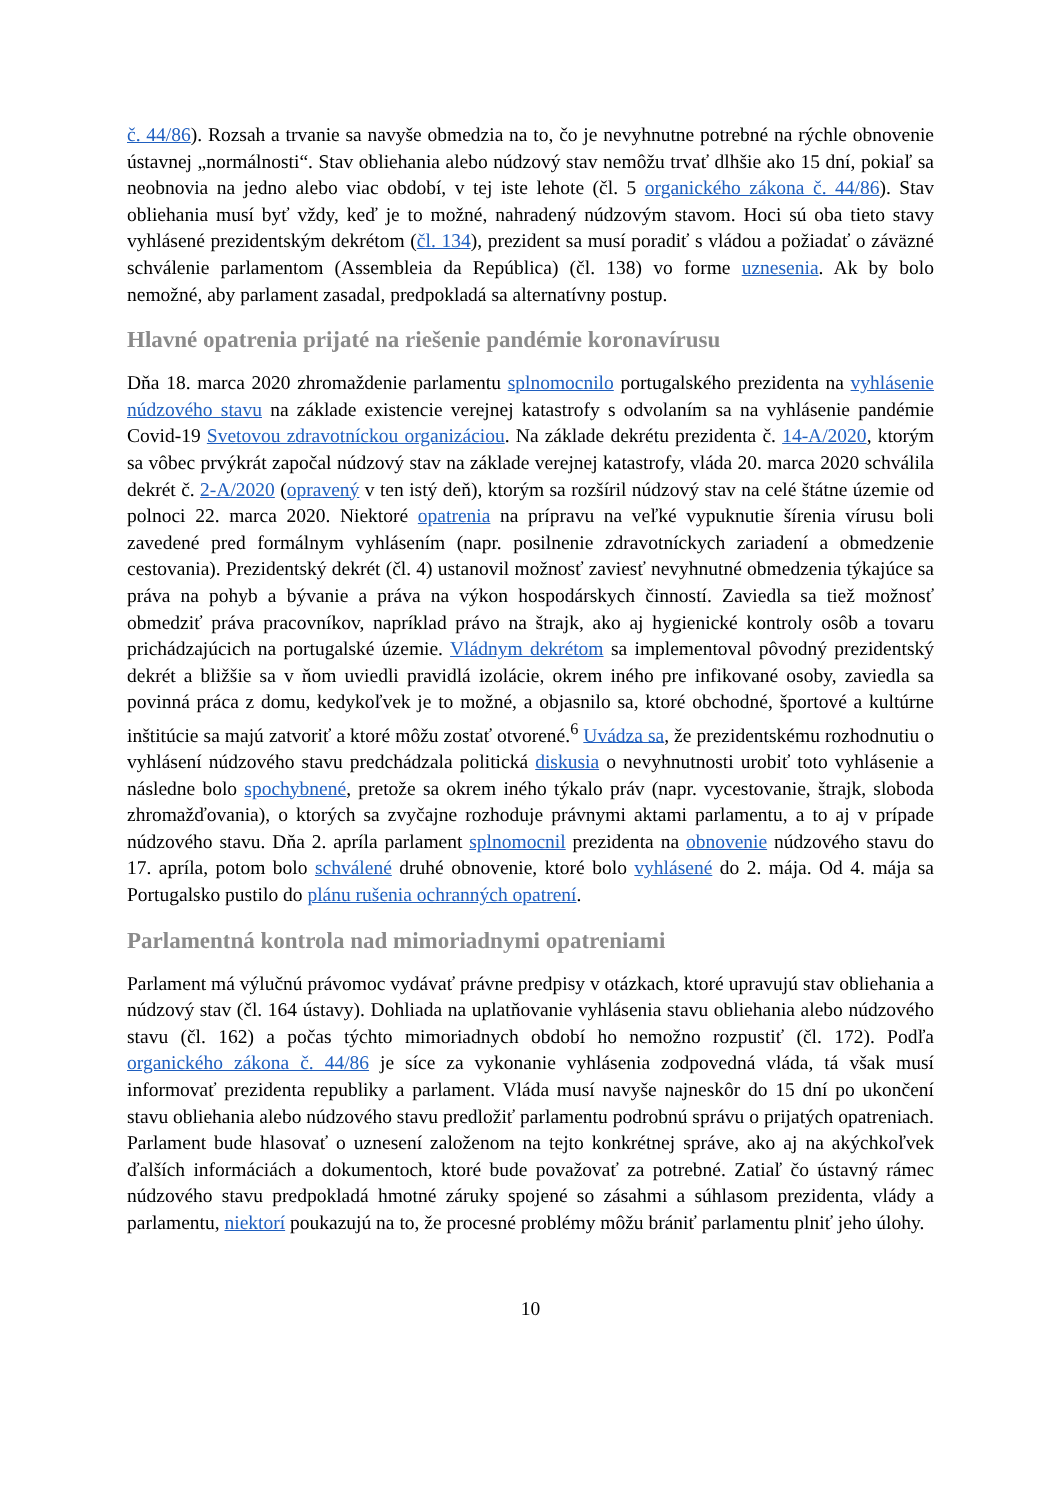č. 44/86). Rozsah a trvanie sa navyše obmedzia na to, čo je nevyhnutne potrebné na rýchle obnovenie ústavnej „normálnosti“. Stav obliehania alebo núdzový stav nemôžu trvať dlhšie ako 15 dní, pokiaľ sa neobnovia na jedno alebo viac období, v tej iste lehote (čl. 5 organického zákona č. 44/86). Stav obliehania musí byť vždy, keď je to možné, nahradený núdzovým stavom. Hoci sú oba tieto stavy vyhlásené prezidentským dekrétom (čl. 134), prezident sa musí poradiť s vládou a požiadať o záväzné schválenie parlamentom (Assembleia da República) (čl. 138) vo forme uznesenia. Ak by bolo nemožné, aby parlament zasadal, predpokladá sa alternatívny postup.
Hlavné opatrenia prijaté na riešenie pandémie koronavírusu
Dňa 18. marca 2020 zhromaždenie parlamentu splnomocnilo portugalského prezidenta na vyhlásenie núdzového stavu na základe existencie verejnej katastrofy s odvolaním sa na vyhlásenie pandémie Covid-19 Svetovou zdravotníckou organizáciou. Na základe dekrétu prezidenta č. 14-A/2020, ktorým sa vôbec prvýkrát započal núdzový stav na základe verejnej katastrofy, vláda 20. marca 2020 schválila dekrét č. 2-A/2020 (opravený v ten istý deň), ktorým sa rozšíril núdzový stav na celé štátne územie od polnoci 22. marca 2020. Niektoré opatrenia na prípravu na veľké vypuknutie šírenia vírusu boli zavedené pred formálnym vyhlásením (napr. posilnenie zdravotníckych zariadení a obmedzenie cestovania). Prezidentský dekrét (čl. 4) ustanovil možnosť zaviesť nevyhnutné obmedzenia týkajúce sa práva na pohyb a bývanie a práva na výkon hospodárskych činností. Zaviedla sa tiež možnosť obmedziť práva pracovníkov, napríklad právo na štrajk, ako aj hygienické kontroly osôb a tovaru prichádzajúcich na portugalské územie. Vládnym dekrétom sa implementoval pôvodný prezidentský dekrét a bližšie sa v ňom uviedli pravidlá izolácie, okrem iného pre infikované osoby, zaviedla sa povinná práca z domu, kedykoľvek je to možné, a objasnilo sa, ktoré obchodné, športové a kultúrne inštitúcie sa majú zatvoriť a ktoré môžu zostať otvorené.<sup>6</sup> Uvádza sa, že prezidentskému rozhodnutiu o vyhlásení núdzového stavu predchádzala politická diskusia o nevyhnutnosti urobiť toto vyhlásenie a následne bolo spochybnené, pretože sa okrem iného týkalo práv (napr. vycestovanie, štrajk, sloboda zhromažďovania), o ktorých sa zvyčajne rozhoduje právnymi aktami parlamentu, a to aj v prípade núdzového stavu. Dňa 2. apríla parlament splnomocnil prezidenta na obnovenie núdzového stavu do 17. apríla, potom bolo schválené druhé obnovenie, ktoré bolo vyhlásené do 2. mája. Od 4. mája sa Portugalsko pustilo do plánu rušenia ochranných opatrení.
Parlamentná kontrola nad mimoriadnymi opatreniami
Parlament má výlučnú právomoc vydávať právne predpisy v otázkach, ktoré upravujú stav obliehania a núdzový stav (čl. 164 ústavy). Dohliada na uplatňovanie vyhlásenia stavu obliehania alebo núdzového stavu (čl. 162) a počas týchto mimoriadnych období ho nemožno rozpustiť (čl. 172). Podľa organického zákona č. 44/86 je síce za vykonanie vyhlásenia zodpovedná vláda, tá však musí informovať prezidenta republiky a parlament. Vláda musí navyše najneskôr do 15 dní po ukončení stavu obliehania alebo núdzového stavu predložiť parlamentu podrobnú správu o prijatých opatreniach. Parlament bude hlasovať o uznesení založenom na tejto konkrétnej správe, ako aj na akýchkoľvek ďalších informáciách a dokumentoch, ktoré bude považovať za potrebné. Zatiaľ čo ústavný rámec núdzového stavu predpokladá hmotné záruky spojené so zásahmi a súhlasom prezidenta, vlády a parlamentu, niektorí poukazujú na to, že procesné problémy môžu brániť parlamentu plniť jeho úlohy.
10